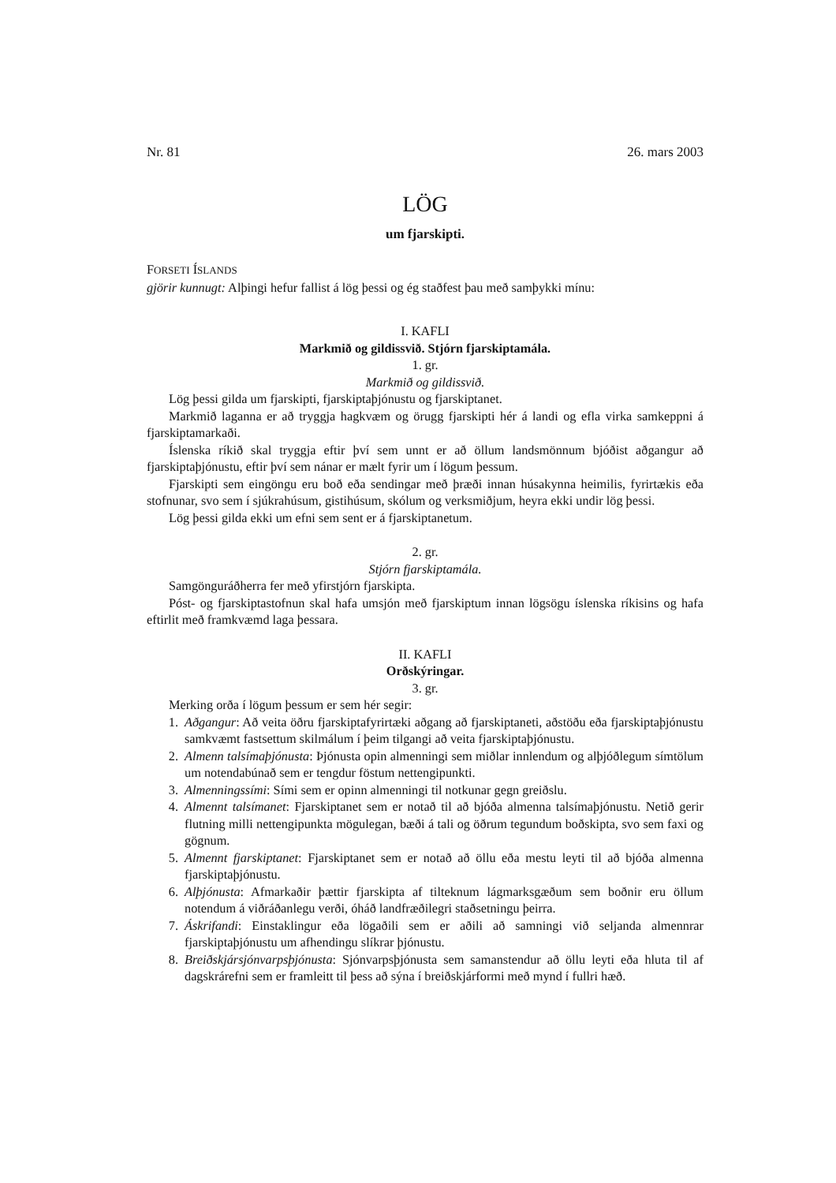Nr. 81 26. mars 2003
LÖG
um fjarskipti.
FORSETI ÍSLANDS
gjörir kunnugt: Alþingi hefur fallist á lög þessi og ég staðfest þau með samþykki mínu:
I. KAFLI
Markmið og gildissvið. Stjórn fjarskiptamála.
1. gr.
Markmið og gildissvið.
Lög þessi gilda um fjarskipti, fjarskiptaþjónustu og fjarskiptanet.
Markmið laganna er að tryggja hagkvæm og örugg fjarskipti hér á landi og efla virka samkeppni á fjarskiptamarkaði.
Íslenska ríkið skal tryggja eftir því sem unnt er að öllum landsmönnum bjóðist aðgangur að fjarskiptaþjónustu, eftir því sem nánar er mælt fyrir um í lögum þessum.
Fjarskipti sem eingöngu eru boð eða sendingar með þræði innan húsakynna heimilis, fyrirtækis eða stofnunar, svo sem í sjúkrahúsum, gistihúsum, skólum og verksmiðjum, heyra ekki undir lög þessi.
Lög þessi gilda ekki um efni sem sent er á fjarskiptanetum.
2. gr.
Stjórn fjarskiptamála.
Samgönguráðherra fer með yfirstjórn fjarskipta.
Póst- og fjarskiptastofnun skal hafa umsjón með fjarskiptum innan lögsögu íslenska ríkisins og hafa eftirlit með framkvæmd laga þessara.
II. KAFLI
Orðskýringar.
3. gr.
Merking orða í lögum þessum er sem hér segir:
1. Aðgangur: Að veita öðru fjarskiptafyrirtæki aðgang að fjarskiptaneti, aðstöðu eða fjarskiptaþjónustu samkvæmt fastsettum skilmálum í þeim tilgangi að veita fjarskiptaþjónustu.
2. Almenn talsímaþjónusta: Þjónusta opin almenningi sem miðlar innlendum og alþjóðlegum símtölum um notendabúnað sem er tengdur föstum nettengipunkti.
3. Almenningssími: Sími sem er opinn almenningi til notkunar gegn greiðslu.
4. Almennt talsímanet: Fjarskiptanet sem er notað til að bjóða almenna talsímaþjónustu. Netið gerir flutning milli nettengipunkta mögulegan, bæði á tali og öðrum tegundum boðskipta, svo sem faxi og gögnum.
5. Almennt fjarskiptanet: Fjarskiptanet sem er notað að öllu eða mestu leyti til að bjóða almenna fjarskiptaþjónustu.
6. Alþjónusta: Afmarkaðir þættir fjarskipta af tilteknum lágmarksgæðum sem boðnir eru öllum notendum á viðráðanlegu verði, óháð landfræðilegri staðsetningu þeirra.
7. Áskrifandi: Einstaklingur eða lögaðili sem er aðili að samningi við seljanda almennrar fjarskiptaþjónustu um afhendingu slíkrar þjónustu.
8. Breiðskjársjónvarpsþjónusta: Sjónvarpsþjónusta sem samanstendur að öllu leyti eða hluta til af dagskrárefni sem er framleitt til þess að sýna í breiðskjárformi með mynd í fullri hæð.